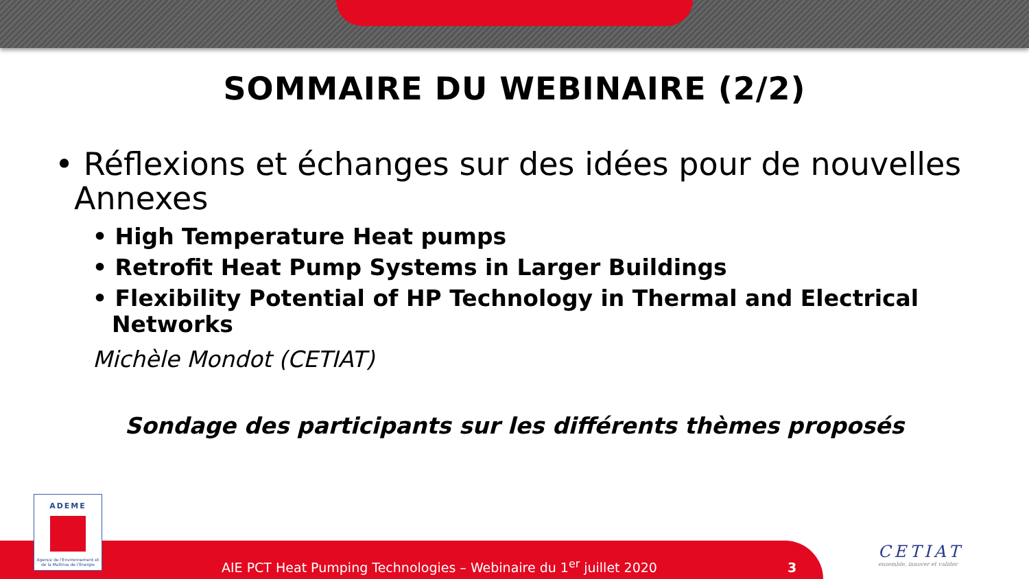SOMMAIRE DU WEBINAIRE (2/2)
• Réflexions et échanges sur des idées pour de nouvelles Annexes
• High Temperature Heat pumps
• Retrofit Heat Pump Systems in Larger Buildings
• Flexibility Potential of HP Technology in Thermal and Electrical Networks
Michèle Mondot (CETIAT)
Sondage des participants sur les différents thèmes proposés
ADEME
Agence de l'Environnement et de la Maîtrise de l'Energie
AIE PCT Heat Pumping Technologies – Webinaire du 1<sup>er</sup> juillet 2020 3
CETIAT
ensemble, innover et valider